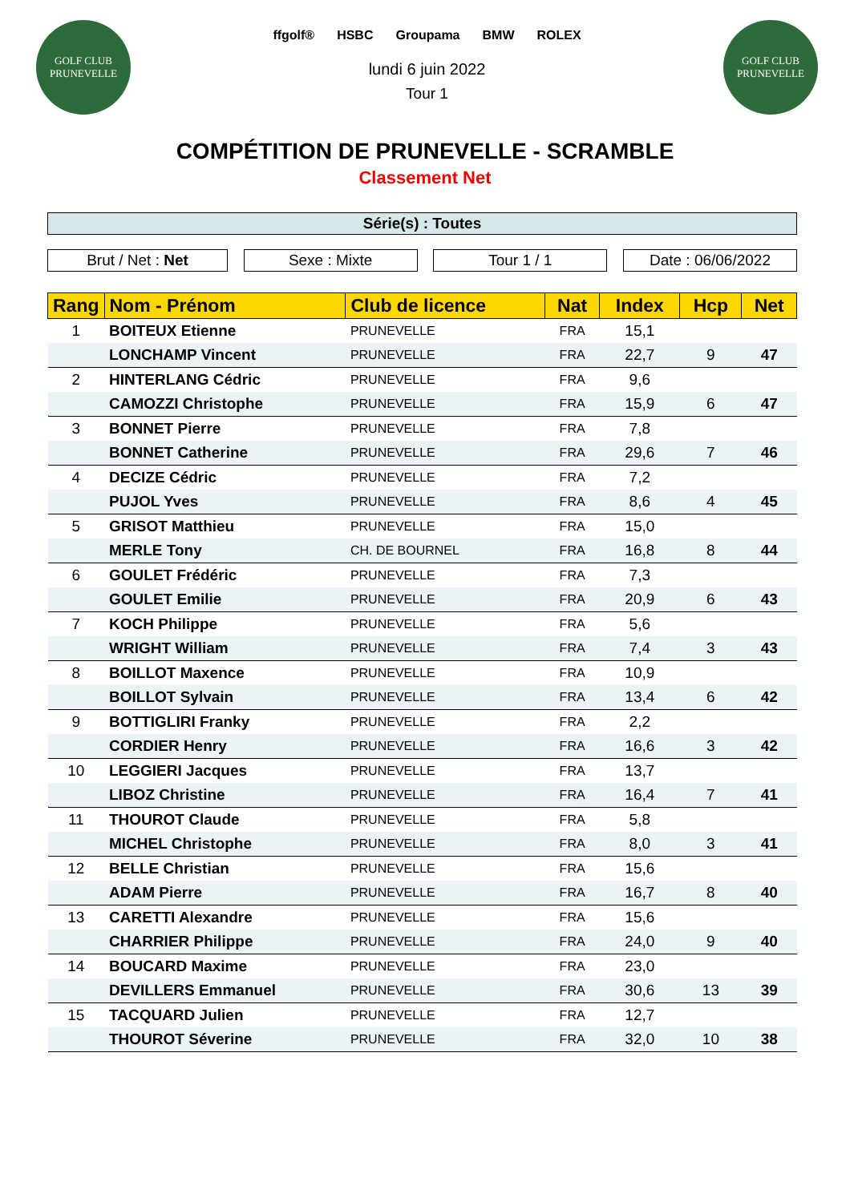GOLF CLUB
PRUNEVELLE
ffgolf® HSBC Groupama BMW ROLEX
lundi 6 juin 2022
Tour 1
GOLF CLUB
PRUNEVELLE
COMPÉTITION DE PRUNEVELLE - SCRAMBLE
Classement Net
Série(s) : Toutes
Brut / Net : Net Sexe : Mixte Tour 1 / 1 Date : 06/06/2022
| Rang | Nom - Prénom | Club de licence | Nat | Index | Hcp | Net |
| --- | --- | --- | --- | --- | --- | --- |
| 1 | BOITEUX Etienne | PRUNEVELLE | FRA | 15,1 | | |
| | LONCHAMP Vincent | PRUNEVELLE | FRA | 22,7 | 9 | 47 |
| 2 | HINTERLANG Cédric | PRUNEVELLE | FRA | 9,6 | | |
| | CAMOZZI Christophe | PRUNEVELLE | FRA | 15,9 | 6 | 47 |
| 3 | BONNET Pierre | PRUNEVELLE | FRA | 7,8 | | |
| | BONNET Catherine | PRUNEVELLE | FRA | 29,6 | 7 | 46 |
| 4 | DECIZE Cédric | PRUNEVELLE | FRA | 7,2 | | |
| | PUJOL Yves | PRUNEVELLE | FRA | 8,6 | 4 | 45 |
| 5 | GRISOT Matthieu | PRUNEVELLE | FRA | 15,0 | | |
| | MERLE Tony | CH. DE BOURNEL | FRA | 16,8 | 8 | 44 |
| 6 | GOULET Frédéric | PRUNEVELLE | FRA | 7,3 | | |
| | GOULET Emilie | PRUNEVELLE | FRA | 20,9 | 6 | 43 |
| 7 | KOCH Philippe | PRUNEVELLE | FRA | 5,6 | | |
| | WRIGHT William | PRUNEVELLE | FRA | 7,4 | 3 | 43 |
| 8 | BOILLOT Maxence | PRUNEVELLE | FRA | 10,9 | | |
| | BOILLOT Sylvain | PRUNEVELLE | FRA | 13,4 | 6 | 42 |
| 9 | BOTTIGLIRI Franky | PRUNEVELLE | FRA | 2,2 | | |
| | CORDIER Henry | PRUNEVELLE | FRA | 16,6 | 3 | 42 |
| 10 | LEGGIERI Jacques | PRUNEVELLE | FRA | 13,7 | | |
| | LIBOZ Christine | PRUNEVELLE | FRA | 16,4 | 7 | 41 |
| 11 | THOUROT Claude | PRUNEVELLE | FRA | 5,8 | | |
| | MICHEL Christophe | PRUNEVELLE | FRA | 8,0 | 3 | 41 |
| 12 | BELLE Christian | PRUNEVELLE | FRA | 15,6 | | |
| | ADAM Pierre | PRUNEVELLE | FRA | 16,7 | 8 | 40 |
| 13 | CARETTI Alexandre | PRUNEVELLE | FRA | 15,6 | | |
| | CHARRIER Philippe | PRUNEVELLE | FRA | 24,0 | 9 | 40 |
| 14 | BOUCARD Maxime | PRUNEVELLE | FRA | 23,0 | | |
| | DEVILLERS Emmanuel | PRUNEVELLE | FRA | 30,6 | 13 | 39 |
| 15 | TACQUARD Julien | PRUNEVELLE | FRA | 12,7 | | |
| | THOUROT Séverine | PRUNEVELLE | FRA | 32,0 | 10 | 38 |